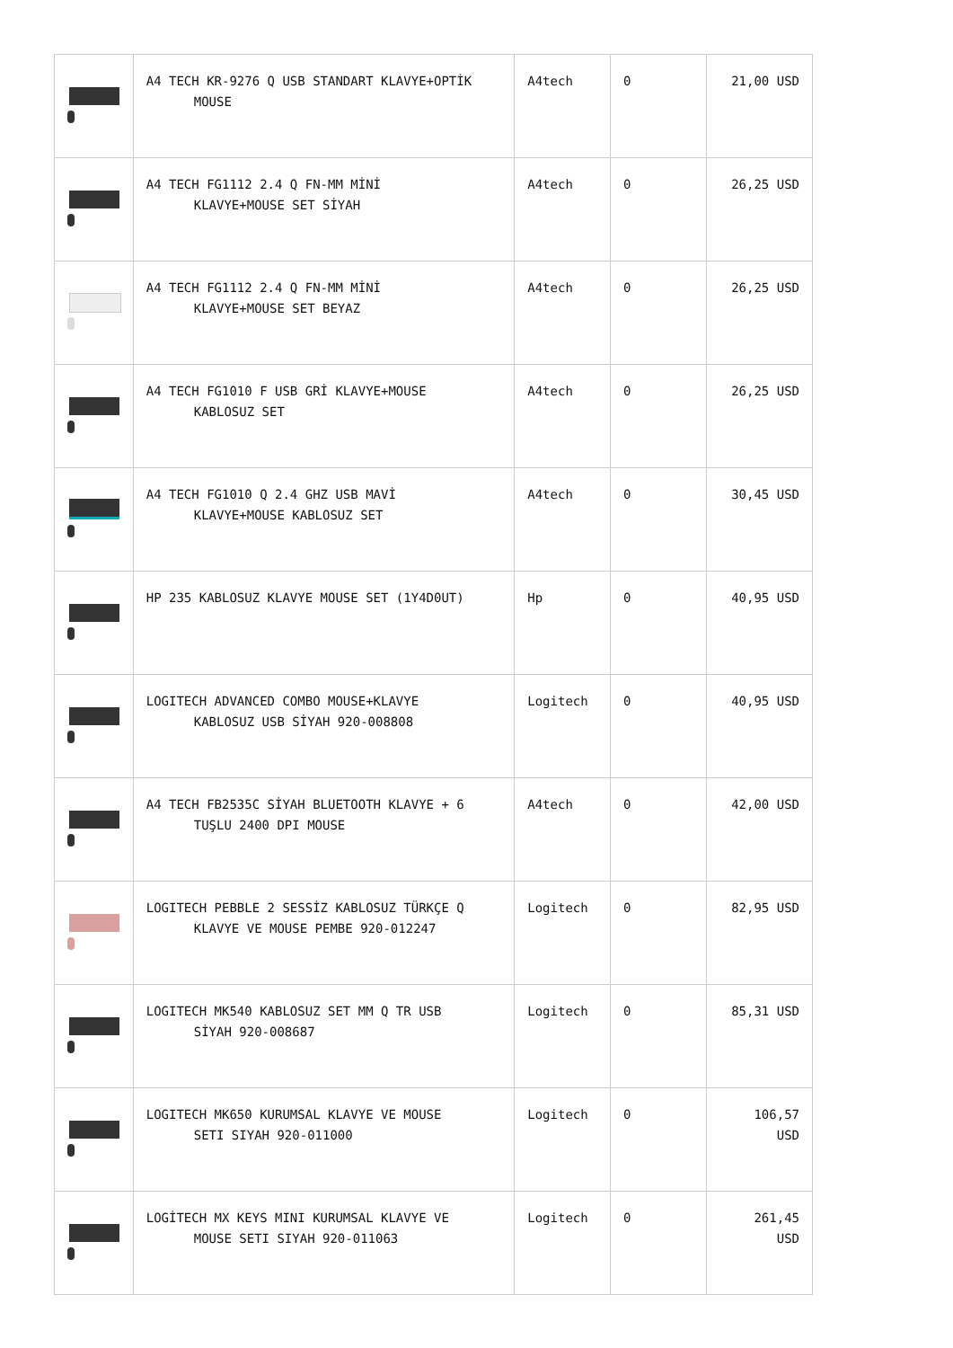| | A4 TECH KR-9276 Q USB STANDART KLAVYE+OPTİK MOUSE | A4tech | 0 | 21,00 USD |
| | A4 TECH FG1112 2.4 Q FN-MM MİNİ KLAVYE+MOUSE SET SİYAH | A4tech | 0 | 26,25 USD |
| | A4 TECH FG1112 2.4 Q FN-MM MİNİ KLAVYE+MOUSE SET BEYAZ | A4tech | 0 | 26,25 USD |
| | A4 TECH FG1010 F USB GRİ KLAVYE+MOUSE KABLOSUZ SET | A4tech | 0 | 26,25 USD |
| | A4 TECH FG1010 Q 2.4 GHZ USB MAVİ KLAVYE+MOUSE KABLOSUZ SET | A4tech | 0 | 30,45 USD |
| | HP 235 KABLOSUZ KLAVYE MOUSE SET (1Y4D0UT) | Hp | 0 | 40,95 USD |
| | LOGITECH ADVANCED COMBO MOUSE+KLAVYE KABLOSUZ USB SİYAH 920-008808 | Logitech | 0 | 40,95 USD |
| | A4 TECH FB2535C SİYAH BLUETOOTH KLAVYE + 6 TUŞLU 2400 DPI MOUSE | A4tech | 0 | 42,00 USD |
| | LOGITECH PEBBLE 2 SESSİZ KABLOSUZ TÜRKÇE Q KLAVYE VE MOUSE PEMBE 920-012247 | Logitech | 0 | 82,95 USD |
| | LOGITECH MK540 KABLOSUZ SET MM Q TR USB SİYAH 920-008687 | Logitech | 0 | 85,31 USD |
| | LOGITECH MK650 KURUMSAL KLAVYE VE MOUSE SETI SIYAH 920-011000 | Logitech | 0 | 106,57 USD |
| | LOGİTECH MX KEYS MINI KURUMSAL KLAVYE VE MOUSE SETI SIYAH 920-011063 | Logitech | 0 | 261,45 USD |